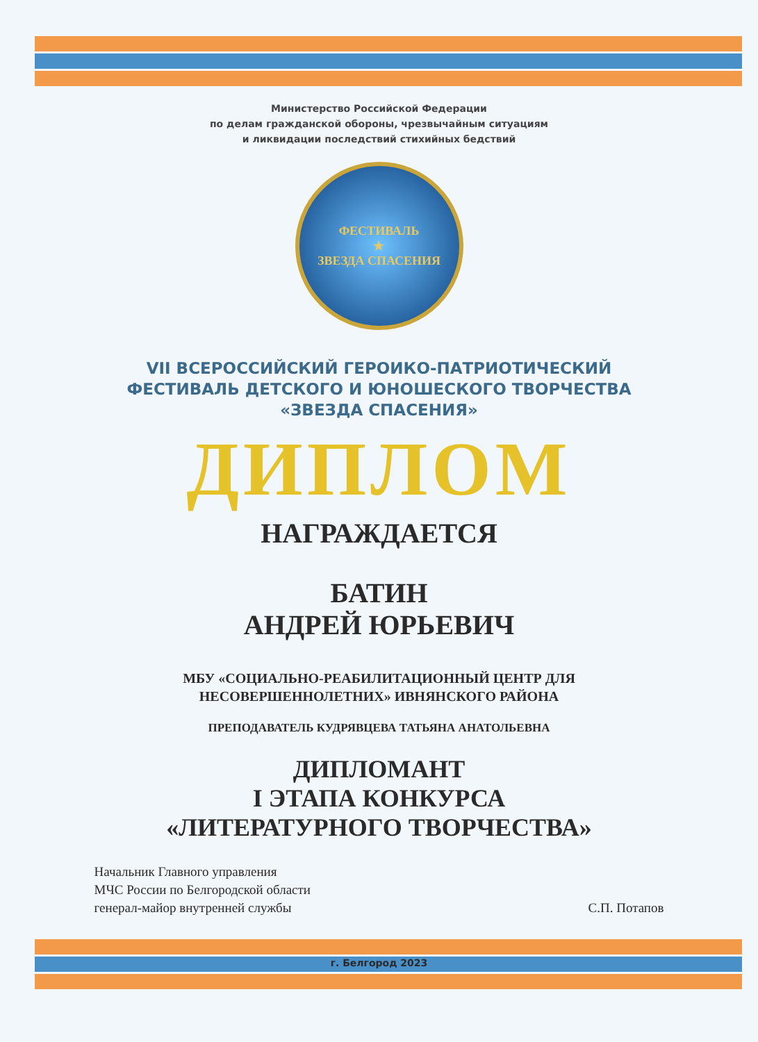Министерство Российской Федерации
по делам гражданской обороны, чрезвычайным ситуациям
и ликвидации последствий стихийных бедствий
ФЕСТИВАЛЬ
★
ЗВЕЗДА СПАСЕНИЯ
VII ВСЕРОССИЙСКИЙ ГЕРОИКО-ПАТРИОТИЧЕСКИЙ
ФЕСТИВАЛЬ ДЕТСКОГО И ЮНОШЕСКОГО ТВОРЧЕСТВА
«ЗВЕЗДА СПАСЕНИЯ»
ДИПЛОМ
НАГРАЖДАЕТСЯ
БАТИН
АНДРЕЙ ЮРЬЕВИЧ
МБУ «СОЦИАЛЬНО-РЕАБИЛИТАЦИОННЫЙ ЦЕНТР ДЛЯ
НЕСОВЕРШЕННОЛЕТНИХ» ИВНЯНСКОГО РАЙОНА
ПРЕПОДАВАТЕЛЬ КУДРЯВЦЕВА ТАТЬЯНА АНАТОЛЬЕВНА
ДИПЛОМАНТ
I ЭТАПА КОНКУРСА
«ЛИТЕРАТУРНОГО ТВОРЧЕСТВА»
Начальник Главного управления
МЧС России по Белгородской области
генерал-майор внутренней службы
С.П. Потапов
г. Белгород 2023